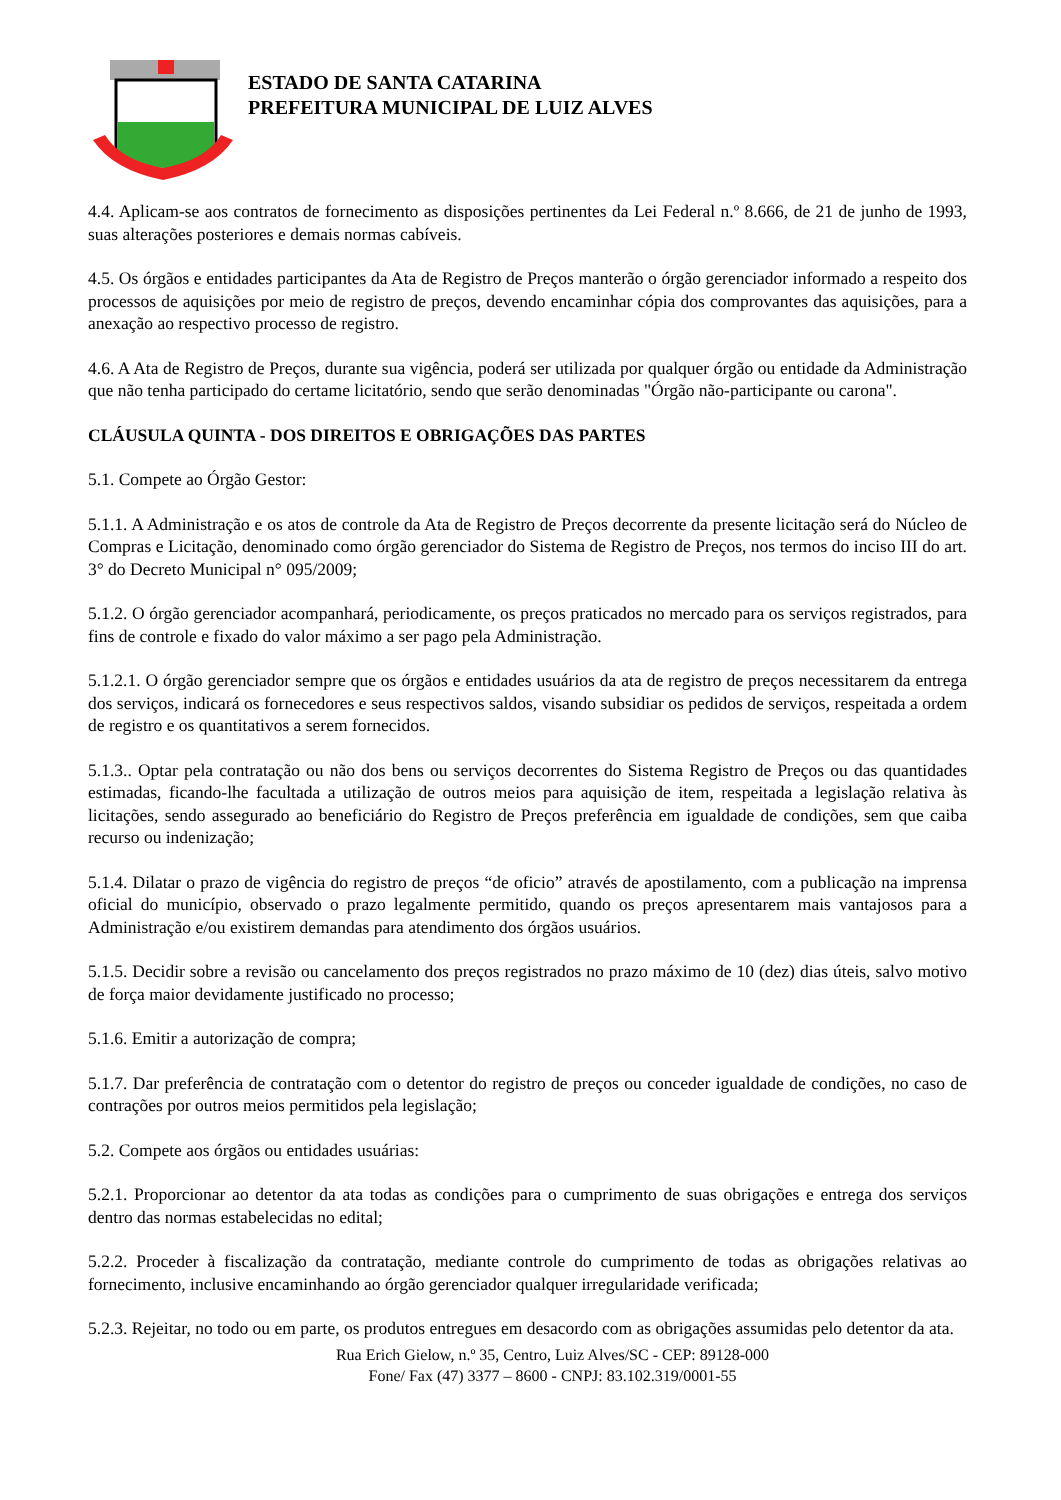ESTADO DE SANTA CATARINA
PREFEITURA MUNICIPAL DE LUIZ ALVES
4.4. Aplicam-se aos contratos de fornecimento as disposições pertinentes da Lei Federal n.º 8.666, de 21 de junho de 1993, suas alterações posteriores e demais normas cabíveis.
4.5. Os órgãos e entidades participantes da Ata de Registro de Preços manterão o órgão gerenciador informado a respeito dos processos de aquisições por meio de registro de preços, devendo encaminhar cópia dos comprovantes das aquisições, para a anexação ao respectivo processo de registro.
4.6. A Ata de Registro de Preços, durante sua vigência, poderá ser utilizada por qualquer órgão ou entidade da Administração que não tenha participado do certame licitatório, sendo que serão denominadas "Órgão não-participante ou carona".
CLÁUSULA QUINTA - DOS DIREITOS E OBRIGAÇÕES DAS PARTES
5.1. Compete ao Órgão Gestor:
5.1.1. A Administração e os atos de controle da Ata de Registro de Preços decorrente da presente licitação será do Núcleo de Compras e Licitação, denominado como órgão gerenciador do Sistema de Registro de Preços, nos termos do inciso III do art. 3° do Decreto Municipal n° 095/2009;
5.1.2. O órgão gerenciador acompanhará, periodicamente, os preços praticados no mercado para os serviços registrados, para fins de controle e fixado do valor máximo a ser pago pela Administração.
5.1.2.1. O órgão gerenciador sempre que os órgãos e entidades usuários da ata de registro de preços necessitarem da entrega dos serviços, indicará os fornecedores e seus respectivos saldos, visando subsidiar os pedidos de serviços, respeitada a ordem de registro e os quantitativos a serem fornecidos.
5.1.3.. Optar pela contratação ou não dos bens ou serviços decorrentes do Sistema Registro de Preços ou das quantidades estimadas, ficando-lhe facultada a utilização de outros meios para aquisição de item, respeitada a legislação relativa às licitações, sendo assegurado ao beneficiário do Registro de Preços preferência em igualdade de condições, sem que caiba recurso ou indenização;
5.1.4. Dilatar o prazo de vigência do registro de preços “de oficio” através de apostilamento, com a publicação na imprensa oficial do município, observado o prazo legalmente permitido, quando os preços apresentarem mais vantajosos para a Administração e/ou existirem demandas para atendimento dos órgãos usuários.
5.1.5. Decidir sobre a revisão ou cancelamento dos preços registrados no prazo máximo de 10 (dez) dias úteis, salvo motivo de força maior devidamente justificado no processo;
5.1.6. Emitir a autorização de compra;
5.1.7. Dar preferência de contratação com o detentor do registro de preços ou conceder igualdade de condições, no caso de contrações por outros meios permitidos pela legislação;
5.2. Compete aos órgãos ou entidades usuárias:
5.2.1. Proporcionar ao detentor da ata todas as condições para o cumprimento de suas obrigações e entrega dos serviços dentro das normas estabelecidas no edital;
5.2.2. Proceder à fiscalização da contratação, mediante controle do cumprimento de todas as obrigações relativas ao fornecimento, inclusive encaminhando ao órgão gerenciador qualquer irregularidade verificada;
5.2.3. Rejeitar, no todo ou em parte, os produtos entregues em desacordo com as obrigações assumidas pelo detentor da ata.
Rua Erich Gielow, n.º 35, Centro, Luiz Alves/SC - CEP: 89128-000
Fone/ Fax (47) 3377 – 8600 - CNPJ: 83.102.319/0001-55